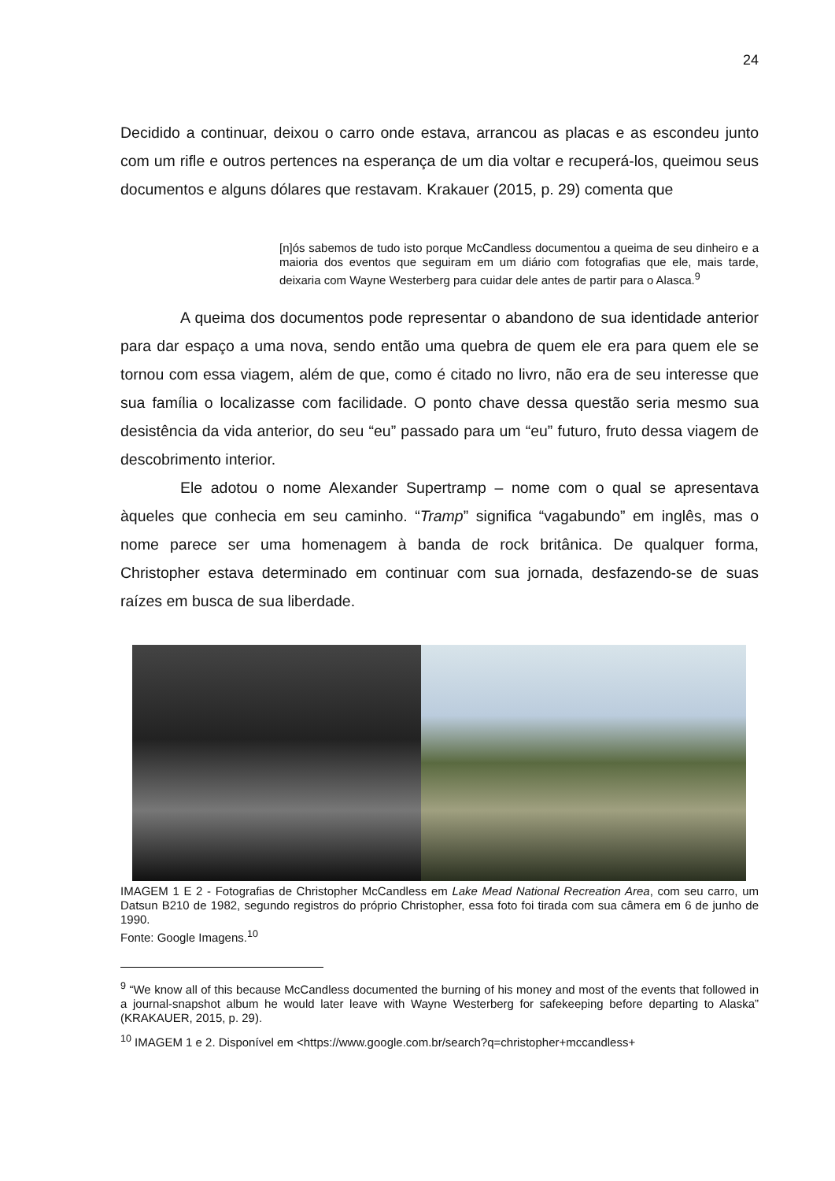24
Decidido a continuar, deixou o carro onde estava, arrancou as placas e as escondeu junto com um rifle e outros pertences na esperança de um dia voltar e recuperá-los, queimou seus documentos e alguns dólares que restavam. Krakauer (2015, p. 29) comenta que
[n]ós sabemos de tudo isto porque McCandless documentou a queima de seu dinheiro e a maioria dos eventos que seguiram em um diário com fotografias que ele, mais tarde, deixaria com Wayne Westerberg para cuidar dele antes de partir para o Alasca.<sup>9</sup>
A queima dos documentos pode representar o abandono de sua identidade anterior para dar espaço a uma nova, sendo então uma quebra de quem ele era para quem ele se tornou com essa viagem, além de que, como é citado no livro, não era de seu interesse que sua família o localizasse com facilidade. O ponto chave dessa questão seria mesmo sua desistência da vida anterior, do seu “eu” passado para um “eu” futuro, fruto dessa viagem de descobrimento interior.
Ele adotou o nome Alexander Supertramp – nome com o qual se apresentava àqueles que conhecia em seu caminho. “Tramp” significa “vagabundo” em inglês, mas o nome parece ser uma homenagem à banda de rock britânica. De qualquer forma, Christopher estava determinado em continuar com sua jornada, desfazendo-se de suas raízes em busca de sua liberdade.
IMAGEM 1 E 2 - Fotografias de Christopher McCandless em Lake Mead National Recreation Area, com seu carro, um Datsun B210 de 1982, segundo registros do próprio Christopher, essa foto foi tirada com sua câmera em 6 de junho de 1990.
Fonte: Google Imagens.<sup>10</sup>
<sup>9</sup> “We know all of this because McCandless documented the burning of his money and most of the events that followed in a journal-snapshot album he would later leave with Wayne Westerberg for safekeeping before departing to Alaska” (KRAKAUER, 2015, p. 29).
<sup>10</sup> IMAGEM 1 e 2. Disponível em <https://www.google.com.br/search?q=christopher+mccandless+